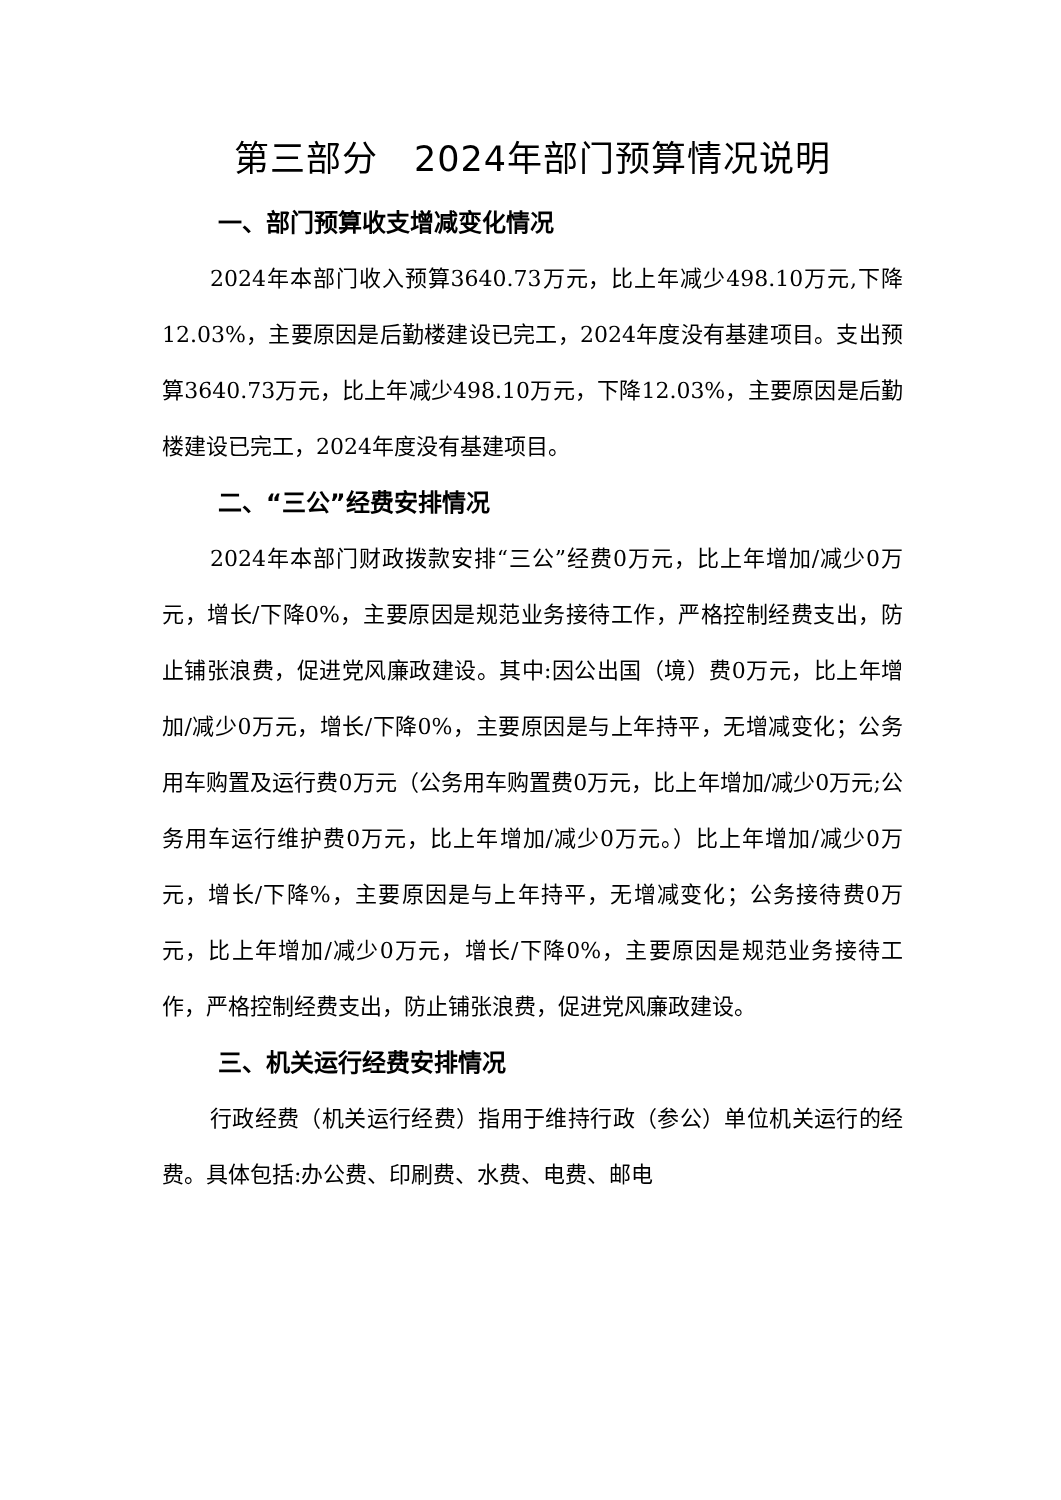第三部分　2024年部门预算情况说明
一、部门预算收支增减变化情况
2024年本部门收入预算3640.73万元，比上年减少498.10万元,下降12.03%，主要原因是后勤楼建设已完工，2024年度没有基建项目。支出预算3640.73万元，比上年减少498.10万元，下降12.03%，主要原因是后勤楼建设已完工，2024年度没有基建项目。
二、“三公”经费安排情况
2024年本部门财政拨款安排“三公”经费0万元，比上年增加/减少0万元，增长/下降0%，主要原因是规范业务接待工作，严格控制经费支出，防止铺张浪费，促进党风廉政建设。其中:因公出国（境）费0万元，比上年增加/减少0万元，增长/下降0%，主要原因是与上年持平，无增减变化；公务用车购置及运行费0万元（公务用车购置费0万元，比上年增加/减少0万元;公务用车运行维护费0万元，比上年增加/减少0万元。）比上年增加/减少0万元，增长/下降%，主要原因是与上年持平，无增减变化；公务接待费0万元，比上年增加/减少0万元，增长/下降0%，主要原因是规范业务接待工作，严格控制经费支出，防止铺张浪费，促进党风廉政建设。
三、机关运行经费安排情况
行政经费（机关运行经费）指用于维持行政（参公）单位机关运行的经费。具体包括:办公费、印刷费、水费、电费、邮电